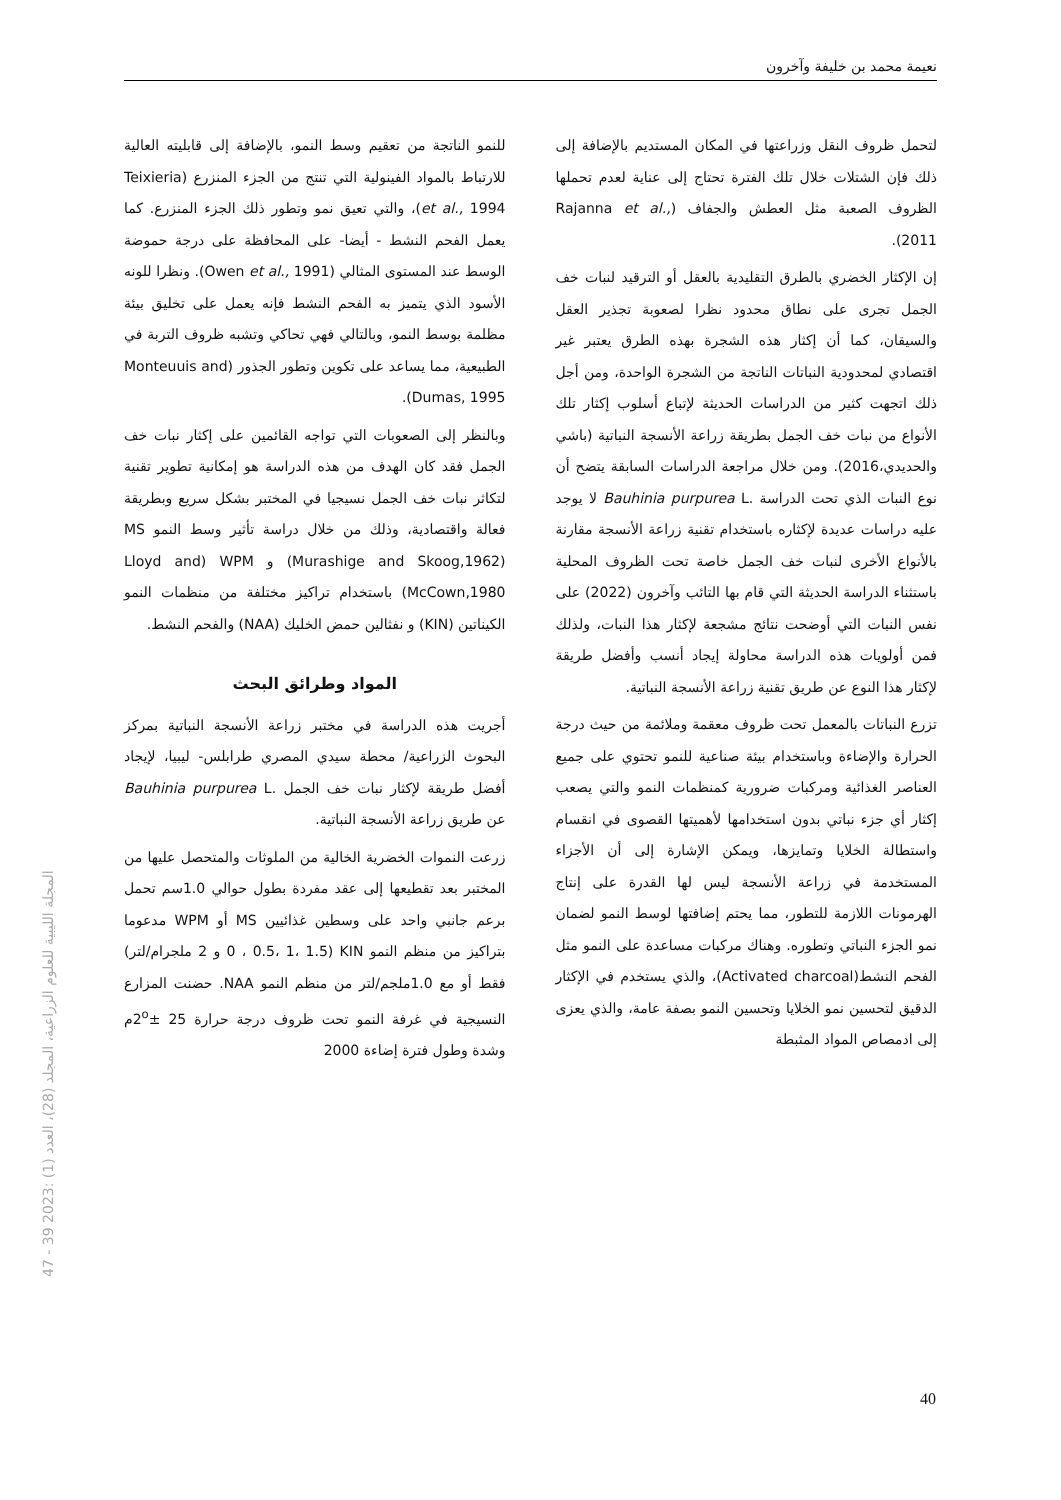نعيمة محمد بن خليفة وآخرون
لتحمل ظروف النقل وزراعتها في المكان المستديم بالإضافة إلى ذلك فإن الشتلات خلال تلك الفترة تحتاج إلى عناية لعدم تحملها الظروف الصعبة مثل العطش والجفاف (Rajanna et al., 2011).
إن الإكثار الخضري بالطرق التقليدية بالعقل أو الترقيد لنبات خف الجمل تجرى على نطاق محدود نظرا لصعوبة تجذير العقل والسيقان، كما أن إكثار هذه الشجرة بهذه الطرق يعتبر غير اقتصادي لمحدودية النباتات الناتجة من الشجرة الواحدة، ومن أجل ذلك اتجهت كثير من الدراسات الحديثة لإتباع أسلوب إكثار تلك الأنواع من نبات خف الجمل بطريقة زراعة الأنسجة النباتية (باشي والحديدي،2016). ومن خلال مراجعة الدراسات السابقة يتضح أن نوع النبات الذي تحت الدراسة Bauhinia purpurea L. لا يوجد عليه دراسات عديدة لإكثاره باستخدام تقنية زراعة الأنسجة مقارنة بالأنواع الأخرى لنبات خف الجمل خاصة تحت الظروف المحلية باستثناء الدراسة الحديثة التي قام بها التائب وآخرون (2022) على نفس النبات التي أوضحت نتائج مشجعة لإكثار هذا النبات، ولذلك فمن أولويات هذه الدراسة محاولة إيجاد أنسب وأفضل طريقة لإكثار هذا النوع عن طريق تقنية زراعة الأنسجة النباتية.
تزرع النباتات بالمعمل تحت ظروف معقمة وملائمة من حيث درجة الحرارة والإضاءة وباستخدام بيئة صناعية للنمو تحتوي على جميع العناصر الغذائية ومركبات ضرورية كمنظمات النمو والتي يصعب إكثار أي جزء نباتي بدون استخدامها لأهميتها القصوى في انقسام واستطالة الخلايا وتمايزها، ويمكن الإشارة إلى أن الأجزاء المستخدمة في زراعة الأنسجة ليس لها القدرة على إنتاج الهرمونات اللازمة للتطور، مما يحتم إضافتها لوسط النمو لضمان نمو الجزء النباتي وتطوره. وهناك مركبات مساعدة على النمو مثل الفحم النشط(Activated charcoal)، والذي يستخدم في الإكثار الدقيق لتحسين نمو الخلايا وتحسين النمو بصفة عامة، والذي يعزى إلى ادمصاص المواد المثبطة
للنمو الناتجة من تعقيم وسط النمو، بالإضافة إلى قابليته العالية للارتباط بالمواد الفينولية التي تنتج من الجزء المنزرع (Teixieria et al., 1994)، والتي تعيق نمو وتطور ذلك الجزء المنزرع. كما يعمل الفحم النشط - أيضا- على المحافظة على درجة حموضة الوسط عند المستوى المثالي (Owen et al., 1991). ونظرا للونه الأسود الذي يتميز به الفحم النشط فإنه يعمل على تخليق بيئة مظلمة بوسط النمو، وبالتالي فهي تحاكي وتشبه ظروف التربة في الطبيعية، مما يساعد على تكوين وتطور الجذور (Monteuuis and Dumas, 1995).
وبالنظر إلى الصعوبات التي تواجه القائمين على إكثار نبات خف الجمل فقد كان الهدف من هذه الدراسة هو إمكانية تطوير تقنية لتكاثر نبات خف الجمل نسيجيا في المختبر بشكل سريع وبطريقة فعالة واقتصادية، وذلك من خلال دراسة تأثير وسط النمو MS (Murashige and Skoog,1962) و WPM (Lloyd and McCown,1980) باستخدام تراكيز مختلفة من منظمات النمو الكيناتين (KIN) و نفثالين حمض الخليك (NAA) والفحم النشط.
المواد وطرائق البحث
أجريت هذه الدراسة في مختبر زراعة الأنسجة النباتية بمركز البحوث الزراعية/ محطة سيدي المصري طرابلس- ليبيا، لإيجاد أفضل طريقة لإكثار نبات خف الجمل Bauhinia purpurea L. عن طريق زراعة الأنسجة النباتية.
زرعت النموات الخضرية الخالية من الملوثات والمتحصل عليها من المختبر بعد تقطيعها إلى عقد مفردة بطول حوالي 1.0سم تحمل برعم جانبي واحد على وسطين غذائيين MS أو WPM مدعوما بتراكيز من منظم النمو KIN (0 ، 0.5، 1، 1.5 و 2 ملجرام/لتر) فقط أو مع 1.0ملجم/لتر من منظم النمو NAA. حضنت المزارع النسيجية في غرفة النمو تحت ظروف درجة حرارة 25 ±2<sup>o</sup>م وشدة وطول فترة إضاءة 2000
المجلة الليبية للعلوم الزراعية، المجلد (28)، العدد (1) :2023 39 - 47
40